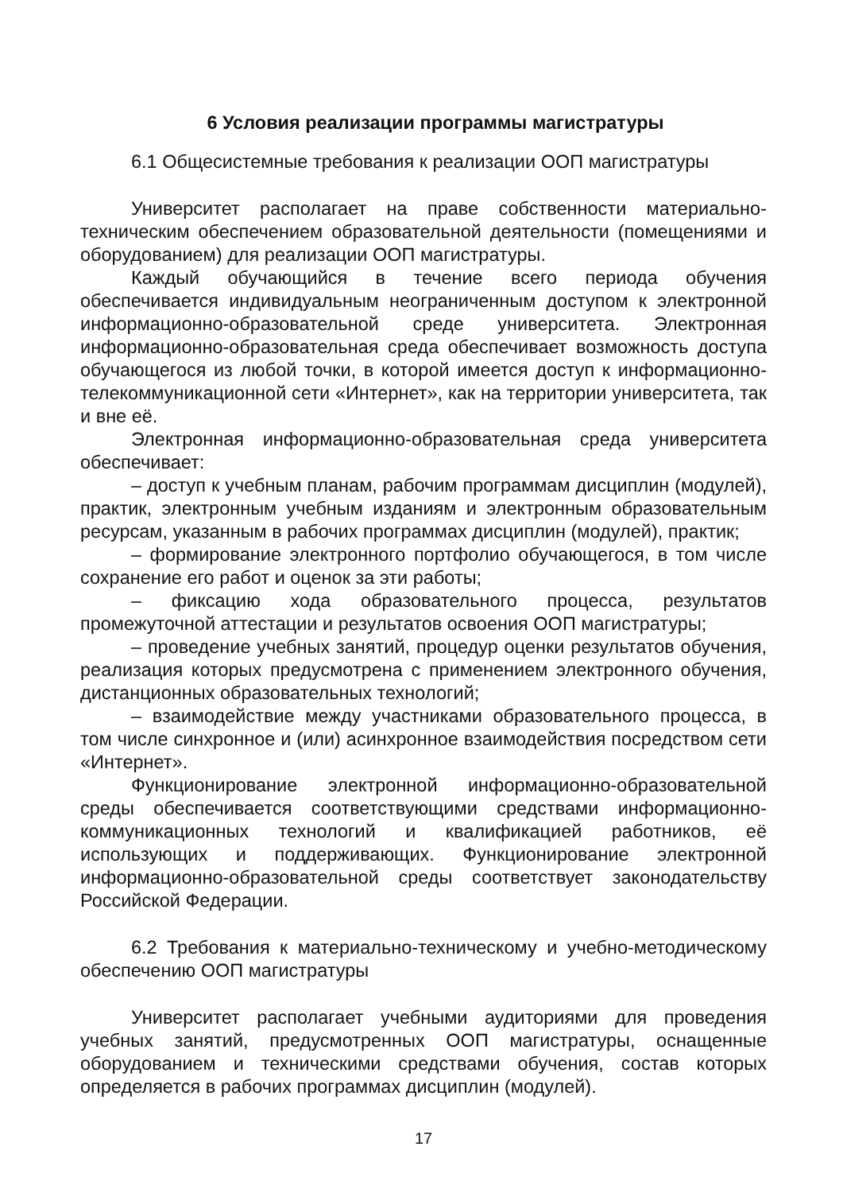6 Условия реализации программы магистратуры
6.1 Общесистемные требования к реализации ООП магистратуры
Университет располагает на праве собственности материально-техническим обеспечением образовательной деятельности (помещениями и оборудованием) для реализации ООП магистратуры.
Каждый обучающийся в течение всего периода обучения обеспечивается индивидуальным неограниченным доступом к электронной информационно-образовательной среде университета. Электронная информационно-образовательная среда обеспечивает возможность доступа обучающегося из любой точки, в которой имеется доступ к информационно-телекоммуникационной сети «Интернет», как на территории университета, так и вне её.
Электронная информационно-образовательная среда университета обеспечивает:
– доступ к учебным планам, рабочим программам дисциплин (модулей), практик, электронным учебным изданиям и электронным образовательным ресурсам, указанным в рабочих программах дисциплин (модулей), практик;
– формирование электронного портфолио обучающегося, в том числе сохранение его работ и оценок за эти работы;
– фиксацию хода образовательного процесса, результатов промежуточной аттестации и результатов освоения ООП магистратуры;
– проведение учебных занятий, процедур оценки результатов обучения, реализация которых предусмотрена с применением электронного обучения, дистанционных образовательных технологий;
– взаимодействие между участниками образовательного процесса, в том числе синхронное и (или) асинхронное взаимодействия посредством сети «Интернет».
Функционирование электронной информационно-образовательной среды обеспечивается соответствующими средствами информационно-коммуникационных технологий и квалификацией работников, её использующих и поддерживающих. Функционирование электронной информационно-образовательной среды соответствует законодательству Российской Федерации.
6.2 Требования к материально-техническому и учебно-методическому обеспечению ООП магистратуры
Университет располагает учебными аудиториями для проведения учебных занятий, предусмотренных ООП магистратуры, оснащенные оборудованием и техническими средствами обучения, состав которых определяется в рабочих программах дисциплин (модулей).
17